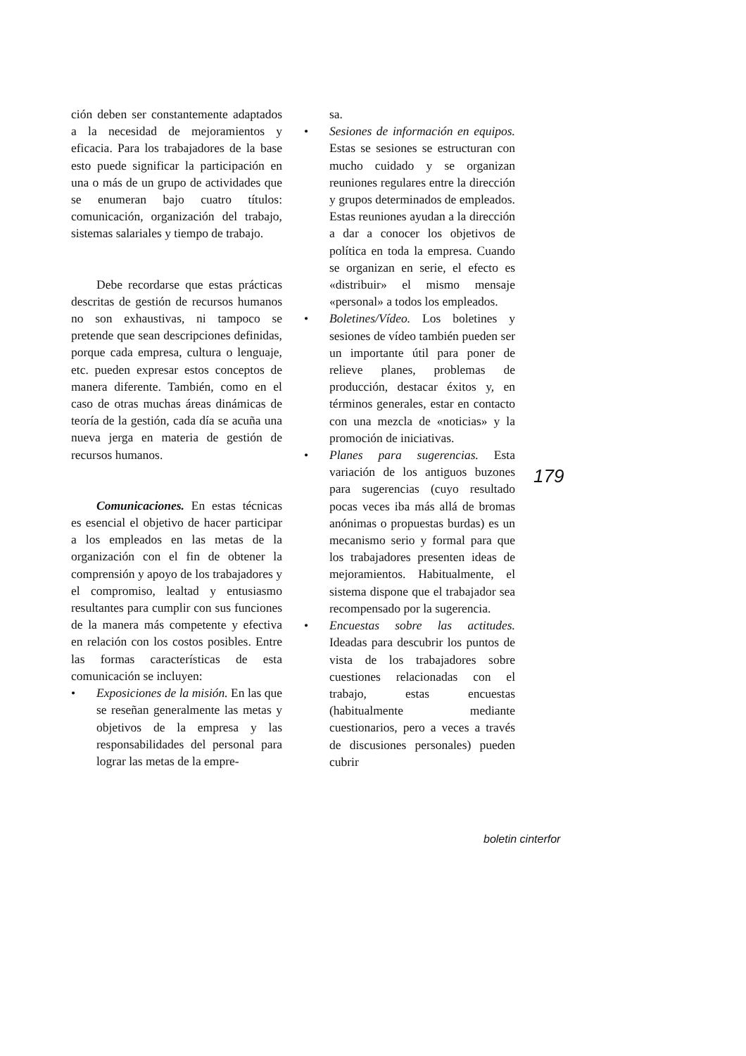ción deben ser constantemente adaptados a la necesidad de mejoramientos y eficacia. Para los trabajadores de la base esto puede significar la participación en una o más de un grupo de actividades que se enumeran bajo cuatro títulos: comunicación, organización del trabajo, sistemas salariales y tiempo de trabajo.
Debe recordarse que estas prácticas descritas de gestión de recursos humanos no son exhaustivas, ni tampoco se pretende que sean descripciones definidas, porque cada empresa, cultura o lenguaje, etc. pueden expresar estos conceptos de manera diferente. También, como en el caso de otras muchas áreas dinámicas de teoría de la gestión, cada día se acuña una nueva jerga en materia de gestión de recursos humanos.
Comunicaciones. En estas técnicas es esencial el objetivo de hacer participar a los empleados en las metas de la organización con el fin de obtener la comprensión y apoyo de los trabajadores y el compromiso, lealtad y entusiasmo resultantes para cumplir con sus funciones de la manera más competente y efectiva en relación con los costos posibles. Entre las formas características de esta comunicación se incluyen:
• Exposiciones de la misión. En las que se reseñan generalmente las metas y objetivos de la empresa y las responsabilidades del personal para lograr las metas de la empre-
sa.
• Sesiones de información en equipos. Estas se sesiones se estructuran con mucho cuidado y se organizan reuniones regulares entre la dirección y grupos determinados de empleados. Estas reuniones ayudan a la dirección a dar a conocer los objetivos de política en toda la empresa. Cuando se organizan en serie, el efecto es «distribuir» el mismo mensaje «personal» a todos los empleados.
• Boletines/Vídeo. Los boletines y sesiones de vídeo también pueden ser un importante útil para poner de relieve planes, problemas de producción, destacar éxitos y, en términos generales, estar en contacto con una mezcla de «noticias» y la promoción de iniciativas.
• Planes para sugerencias. Esta variación de los antiguos buzones para sugerencias (cuyo resultado pocas veces iba más allá de bromas anónimas o propuestas burdas) es un mecanismo serio y formal para que los trabajadores presenten ideas de mejoramientos. Habitualmente, el sistema dispone que el trabajador sea recompensado por la sugerencia.
• Encuestas sobre las actitudes. Ideadas para descubrir los puntos de vista de los trabajadores sobre cuestiones relacionadas con el trabajo, estas encuestas (habitualmente mediante cuestionarios, pero a veces a través de discusiones personales) pueden cubrir
179
boletin cinterfor